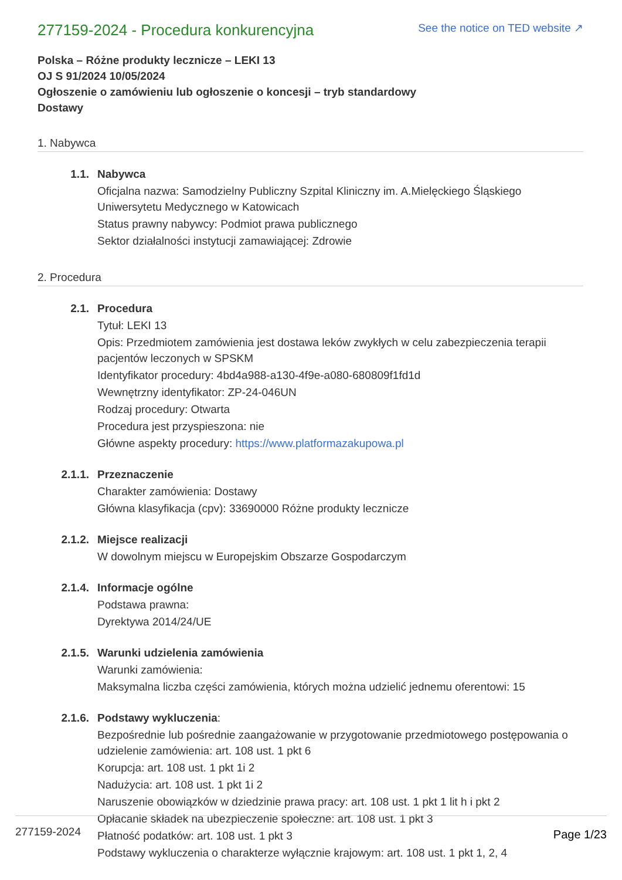277159-2024 - Procedura konkurencyjna
See the notice on TED website ↗
Polska – Różne produkty lecznicze – LEKI 13
OJ S 91/2024 10/05/2024
Ogłoszenie o zamówieniu lub ogłoszenie o koncesji – tryb standardowy
Dostawy
1. Nabywca
1.1. Nabywca
Oficjalna nazwa: Samodzielny Publiczny Szpital Kliniczny im. A.Mielęckiego Śląskiego Uniwersytetu Medycznego w Katowicach
Status prawny nabywcy: Podmiot prawa publicznego
Sektor działalności instytucji zamawiającej: Zdrowie
2. Procedura
2.1. Procedura
Tytuł: LEKI 13
Opis: Przedmiotem zamówienia jest dostawa leków zwykłych w celu zabezpieczenia terapii pacjentów leczonych w SPSKM
Identyfikator procedury: 4bd4a988-a130-4f9e-a080-680809f1fd1d
Wewnętrzny identyfikator: ZP-24-046UN
Rodzaj procedury: Otwarta
Procedura jest przyspieszona: nie
Główne aspekty procedury: https://www.platformazakupowa.pl
2.1.1. Przeznaczenie
Charakter zamówienia: Dostawy
Główna klasyfikacja (cpv): 33690000 Różne produkty lecznicze
2.1.2. Miejsce realizacji
W dowolnym miejscu w Europejskim Obszarze Gospodarczym
2.1.4. Informacje ogólne
Podstawa prawna:
Dyrektywa 2014/24/UE
2.1.5. Warunki udzielenia zamówienia
Warunki zamówienia:
Maksymalna liczba części zamówienia, których można udzielić jednemu oferentowi: 15
2.1.6. Podstawy wykluczenia:
Bezpośrednie lub pośrednie zaangażowanie w przygotowanie przedmiotowego postępowania o udzielenie zamówienia: art. 108 ust. 1 pkt 6
Korupcja: art. 108 ust. 1 pkt 1i 2
Nadużycia: art. 108 ust. 1 pkt 1i 2
Naruszenie obowiązków w dziedzinie prawa pracy: art. 108 ust. 1 pkt 1 lit h i pkt 2
Opłacanie składek na ubezpieczenie społeczne: art. 108 ust. 1 pkt 3
Płatność podatków: art. 108 ust. 1 pkt 3
Podstawy wykluczenia o charakterze wyłącznie krajowym: art. 108 ust. 1 pkt 1, 2, 4
277159-2024 Page 1/23